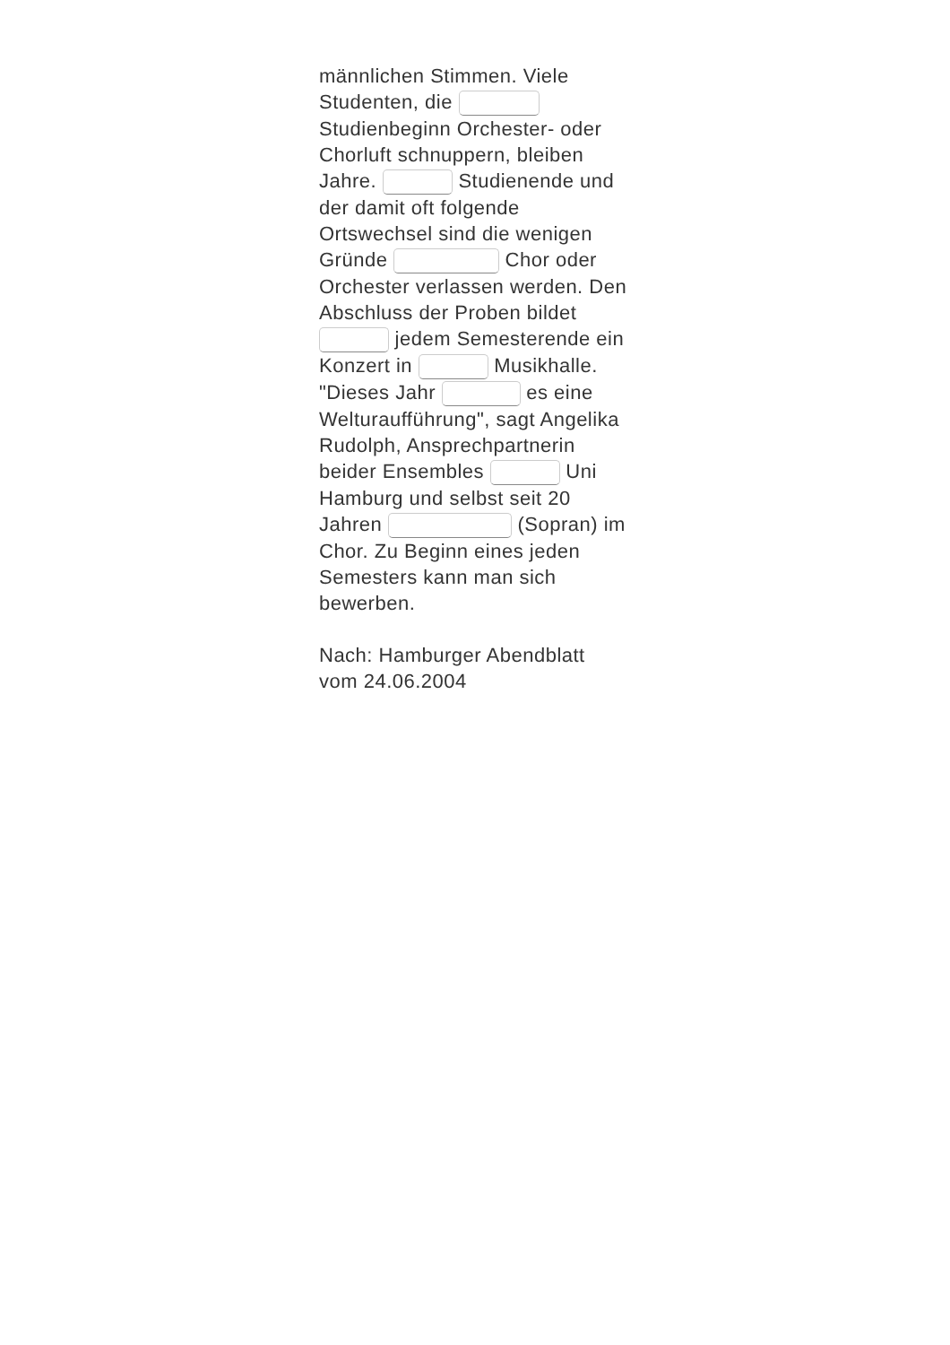männlichen Stimmen. Viele Studenten, die Studienbeginn Orchester- oder Chorluft schnuppern, bleiben Jahre. Studienende und der damit oft folgende Ortswechsel sind die wenigen Gründe Chor oder Orchester verlassen werden. Den Abschluss der Proben bildet jedem Semesterende ein Konzert in Musikhalle. "Dieses Jahr es eine Welturaufführung", sagt Angelika Rudolph, Ansprechpartnerin beider Ensembles Uni Hamburg und selbst seit 20 Jahren (Sopran) im Chor. Zu Beginn eines jeden Semesters kann man sich bewerben.
Nach: Hamburger Abendblatt vom 24.06.2004